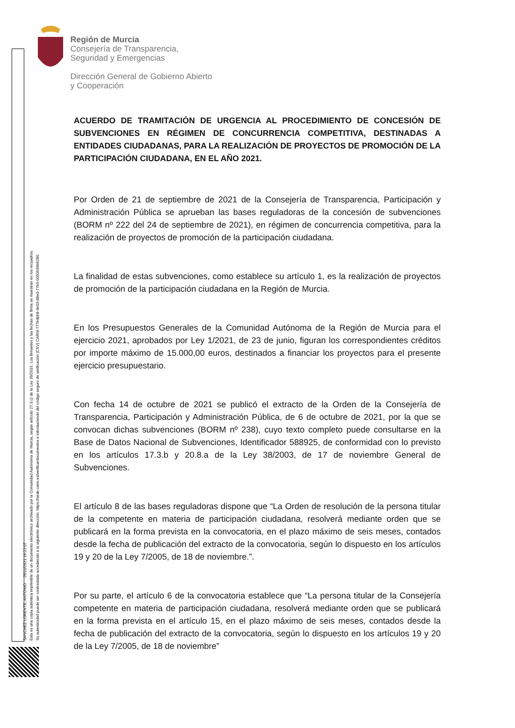Región de Murcia
Consejería de Transparencia,
Seguridad y Emergencias
Dirección General de Gobierno Abierto
y Cooperación
SANCHEZ LORENTE, ANTONIO 25/11/2021 16:22:07
Esta es una copia auténtica imprimible de un documento electrónico archivado por la Comunidad Autónoma de Murcia, según artículo 27.3.c) de la Ley 39/2015. Los firmantes y las fechas de firma se muestran en los recuadros.
Su autenticidad puede ser contrastada accediendo a la siguiente dirección: https://sede.carm.es/verificardocumentos e introduciendo del código seguro de verificación (CSV) CARM-777b4bb8-4e03-88e0-77b5-0050569b6280
ACUERDO DE TRAMITACIÓN DE URGENCIA AL PROCEDIMIENTO DE CONCESIÓN DE SUBVENCIONES EN RÉGIMEN DE CONCURRENCIA COMPETITIVA, DESTINADAS A ENTIDADES CIUDADANAS, PARA LA REALIZACIÓN DE PROYECTOS DE PROMOCIÓN DE LA PARTICIPACIÓN CIUDADANA, EN EL AÑO 2021.
Por Orden de 21 de septiembre de 2021 de la Consejería de Transparencia, Participación y Administración Pública se aprueban las bases reguladoras de la concesión de subvenciones (BORM nº 222 del 24 de septiembre de 2021), en régimen de concurrencia competitiva, para la realización de proyectos de promoción de la participación ciudadana.
La finalidad de estas subvenciones, como establece su artículo 1, es la realización de proyectos de promoción de la participación ciudadana en la Región de Murcia.
En los Presupuestos Generales de la Comunidad Autónoma de la Región de Murcia para el ejercicio 2021, aprobados por Ley 1/2021, de 23 de junio, figuran los correspondientes créditos por importe máximo de 15.000,00 euros, destinados a financiar los proyectos para el presente ejercicio presupuestario.
Con fecha 14 de octubre de 2021 se publicó el extracto de la Orden de la Consejería de Transparencia, Participación y Administración Pública, de 6 de octubre de 2021, por la que se convocan dichas subvenciones (BORM nº 238), cuyo texto completo puede consultarse en la Base de Datos Nacional de Subvenciones, Identificador 588925, de conformidad con lo previsto en los artículos 17.3.b y 20.8.a de la Ley 38/2003, de 17 de noviembre General de Subvenciones.
El artículo 8 de las bases reguladoras dispone que “La Orden de resolución de la persona titular de la competente en materia de participación ciudadana, resolverá mediante orden que se publicará en la forma prevista en la convocatoria, en el plazo máximo de seis meses, contados desde la fecha de publicación del extracto de la convocatoria, según lo dispuesto en los artículos 19 y 20 de la Ley 7/2005, de 18 de noviembre.”.
Por su parte, el artículo 6 de la convocatoria establece que “La persona titular de la Consejería competente en materia de participación ciudadana, resolverá mediante orden que se publicará en la forma prevista en el artículo 15, en el plazo máximo de seis meses, contados desde la fecha de publicación del extracto de la convocatoria, según lo dispuesto en los artículos 19 y 20 de la Ley 7/2005, de 18 de noviembre”